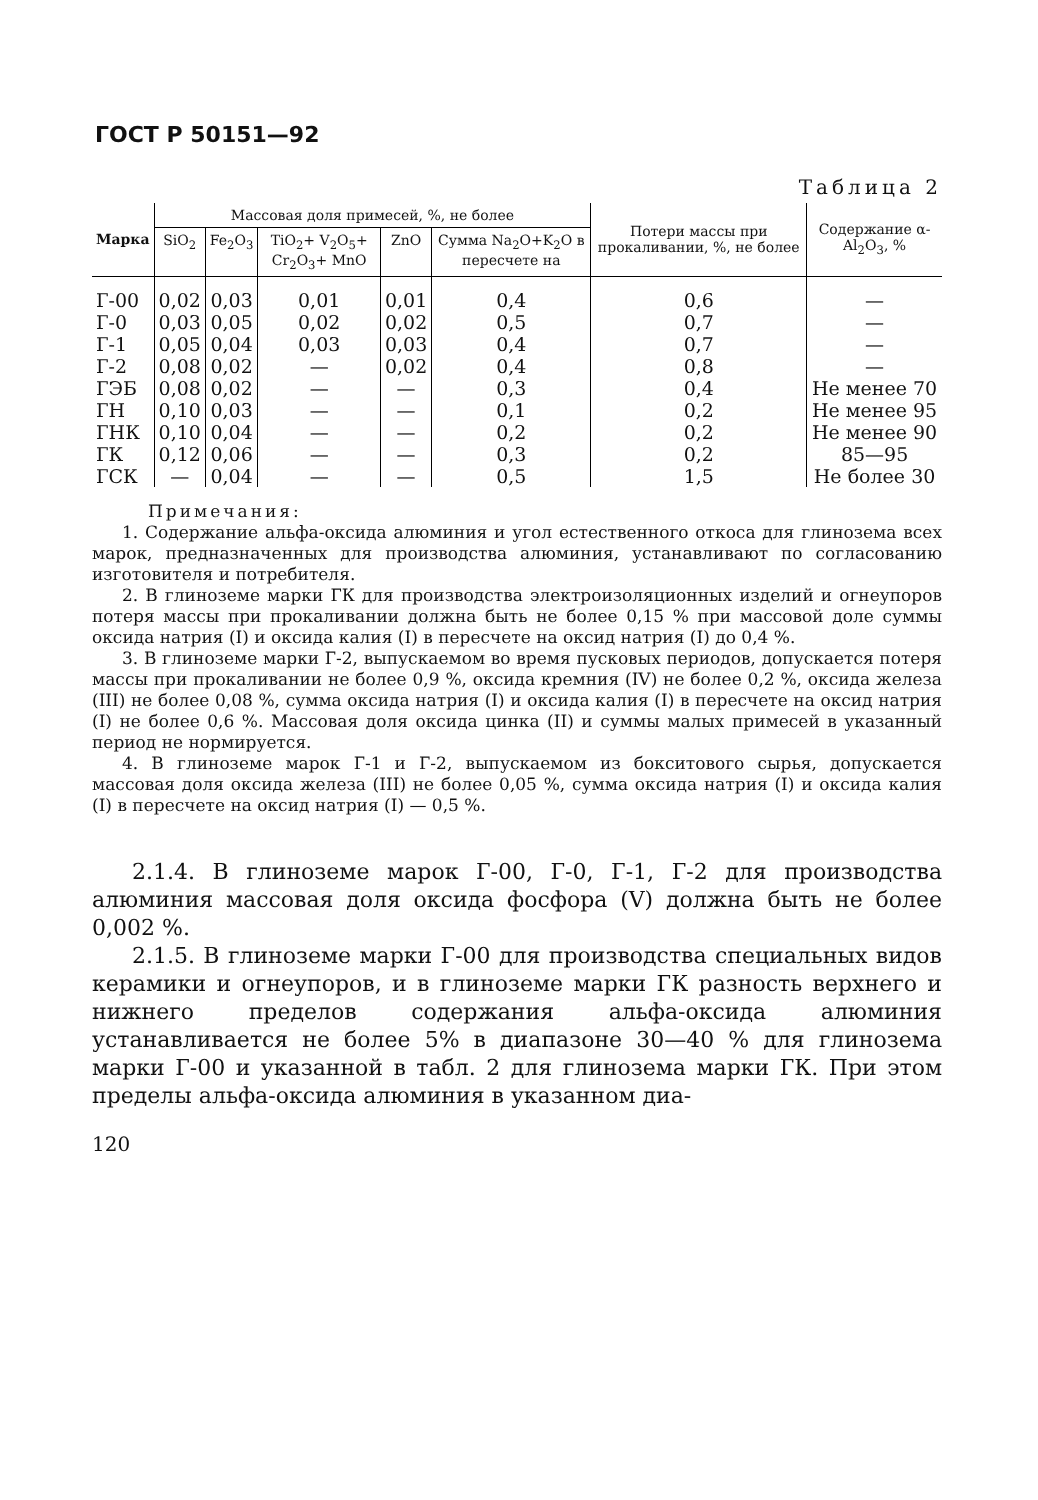ГОСТ Р 50151—92
Таблица 2
| Марка | Массовая доля примесей, %, не более | | | | | Потери массы при прокаливании, %, не более | Содержание α-Al<sub>2</sub>O<sub>3</sub>, % |
| --- | --- | --- | --- | --- | --- | --- | --- |
| | SiO<sub>2</sub> | Fe<sub>2</sub>O<sub>3</sub> | TiO<sub>2</sub>+ V<sub>2</sub>O<sub>5</sub>+ Cr<sub>2</sub>O<sub>3</sub>+ MnO | ZnO | Сумма Na<sub>2</sub>O+K<sub>2</sub>O в пересчете на | | |
| Г-00 | 0,02 | 0,03 | 0,01 | 0,01 | 0,4 | 0,6 | — |
| Г-0 | 0,03 | 0,05 | 0,02 | 0,02 | 0,5 | 0,7 | — |
| Г-1 | 0,05 | 0,04 | 0,03 | 0,03 | 0,4 | 0,7 | — |
| Г-2 | 0,08 | 0,02 | — | 0,02 | 0,4 | 0,8 | — |
| ГЭБ | 0,08 | 0,02 | — | — | 0,3 | 0,4 | Не менее 70 |
| ГН | 0,10 | 0,03 | — | — | 0,1 | 0,2 | Не менее 95 |
| ГНК | 0,10 | 0,04 | — | — | 0,2 | 0,2 | Не менее 90 |
| ГК | 0,12 | 0,06 | — | — | 0,3 | 0,2 | 85—95 |
| ГСК | — | 0,04 | — | — | 0,5 | 1,5 | Не более 30 |
Примечания:
1. Содержание альфа-оксида алюминия и угол естественного откоса для глинозема всех марок, предназначенных для производства алюминия, устанавливают по согласованию изготовителя и потребителя.
2. В глиноземе марки ГК для производства электроизоляционных изделий и огнеупоров потеря массы при прокаливании должна быть не более 0,15 % при массовой доле суммы оксида натрия (I) и оксида калия (I) в пересчете на оксид натрия (I) до 0,4 %.
3. В глиноземе марки Г-2, выпускаемом во время пусковых периодов, допускается потеря массы при прокаливании не более 0,9 %, оксида кремния (IV) не более 0,2 %, оксида железа (III) не более 0,08 %, сумма оксида натрия (I) и оксида калия (I) в пересчете на оксид натрия (I) не более 0,6 %. Массовая доля оксида цинка (II) и суммы малых примесей в указанный период не нормируется.
4. В глиноземе марок Г-1 и Г-2, выпускаемом из бокситового сырья, допускается массовая доля оксида железа (III) не более 0,05 %, сумма оксида натрия (I) и оксида калия (I) в пересчете на оксид натрия (I) — 0,5 %.
2.1.4. В глиноземе марок Г-00, Г-0, Г-1, Г-2 для производства алюминия массовая доля оксида фосфора (V) должна быть не более 0,002 %.
2.1.5. В глиноземе марки Г-00 для производства специальных видов керамики и огнеупоров, и в глиноземе марки ГК разность верхнего и нижнего пределов содержания альфа-оксида алюминия устанавливается не более 5% в диапазоне 30—40 % для глинозема марки Г-00 и указанной в табл. 2 для глинозема марки ГК. При этом пределы альфа-оксида алюминия в указанном диа-
120